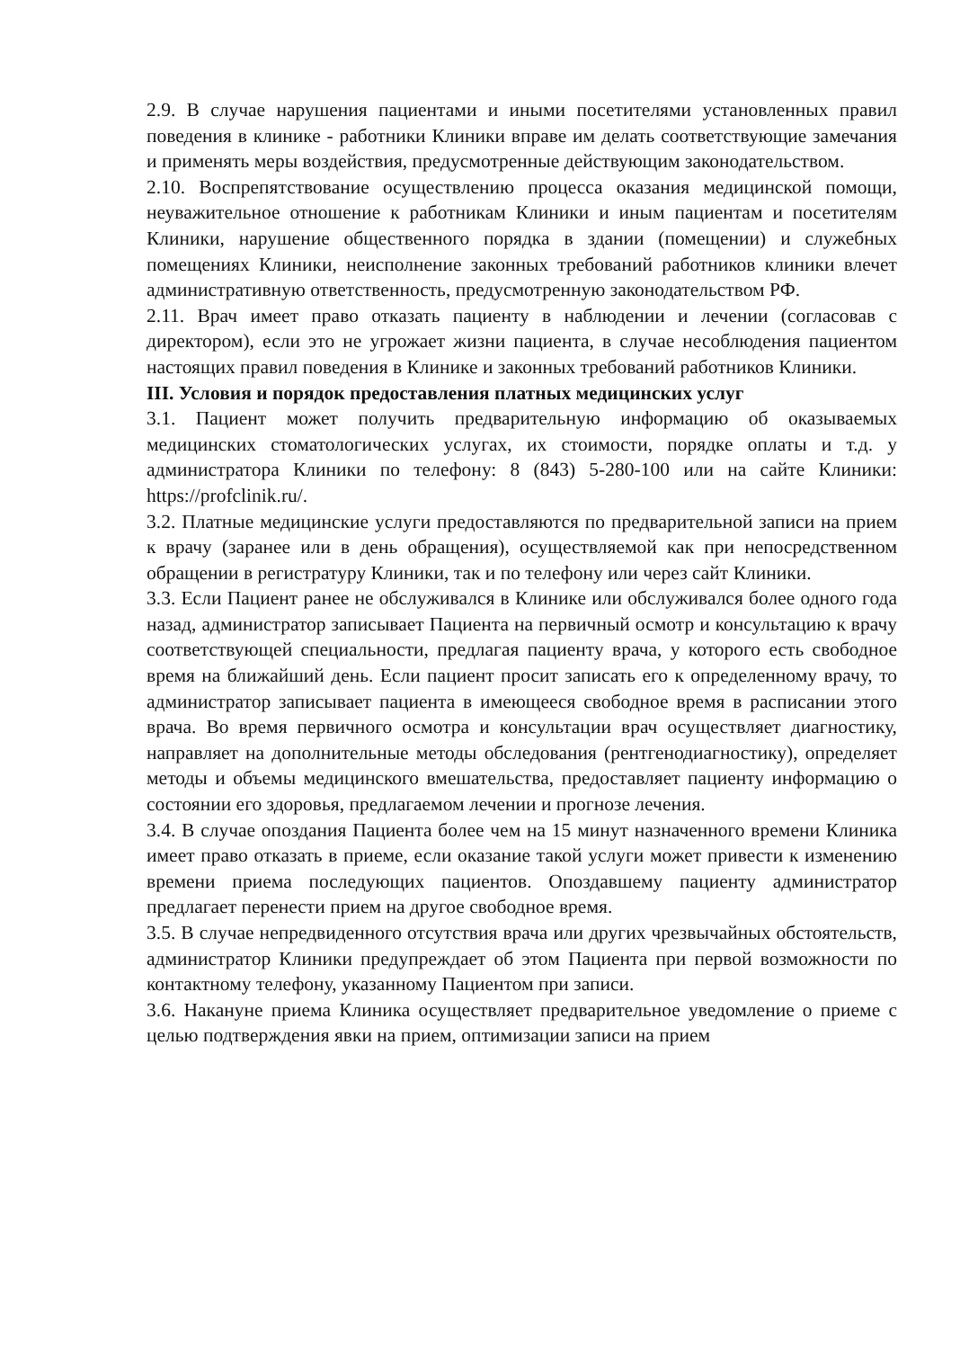2.9. В случае нарушения пациентами и иными посетителями установленных правил поведения в клинике - работники Клиники вправе им делать соответствующие замечания и применять меры воздействия, предусмотренные действующим законодательством.
2.10. Воспрепятствование осуществлению процесса оказания медицинской помощи, неуважительное отношение к работникам Клиники и иным пациентам и посетителям Клиники, нарушение общественного порядка в здании (помещении) и служебных помещениях Клиники, неисполнение законных требований работников клиники влечет административную ответственность, предусмотренную законодательством РФ.
2.11. Врач имеет право отказать пациенту в наблюдении и лечении (согласовав с директором), если это не угрожает жизни пациента, в случае несоблюдения пациентом настоящих правил поведения в Клинике и законных требований работников Клиники.
III. Условия и порядок предоставления платных медицинских услуг
3.1. Пациент может получить предварительную информацию об оказываемых медицинских стоматологических услугах, их стоимости, порядке оплаты и т.д. у администратора Клиники по телефону: 8 (843) 5-280-100 или на сайте Клиники: https://profclinik.ru/.
3.2. Платные медицинские услуги предоставляются по предварительной записи на прием к врачу (заранее или в день обращения), осуществляемой как при непосредственном обращении в регистратуру Клиники, так и по телефону или через сайт Клиники.
3.3. Если Пациент ранее не обслуживался в Клинике или обслуживался более одного года назад, администратор записывает Пациента на первичный осмотр и консультацию к врачу соответствующей специальности, предлагая пациенту врача, у которого есть свободное время на ближайший день. Если пациент просит записать его к определенному врачу, то администратор записывает пациента в имеющееся свободное время в расписании этого врача. Во время первичного осмотра и консультации врач осуществляет диагностику, направляет на дополнительные методы обследования (рентгенодиагностику), определяет методы и объемы медицинского вмешательства, предоставляет пациенту информацию о состоянии его здоровья, предлагаемом лечении и прогнозе лечения.
3.4. В случае опоздания Пациента более чем на 15 минут назначенного времени Клиника имеет право отказать в приеме, если оказание такой услуги может привести к изменению времени приема последующих пациентов. Опоздавшему пациенту администратор предлагает перенести прием на другое свободное время.
3.5. В случае непредвиденного отсутствия врача или других чрезвычайных обстоятельств, администратор Клиники предупреждает об этом Пациента при первой возможности по контактному телефону, указанному Пациентом при записи.
3.6. Накануне приема Клиника осуществляет предварительное уведомление о приеме с целью подтверждения явки на прием, оптимизации записи на прием